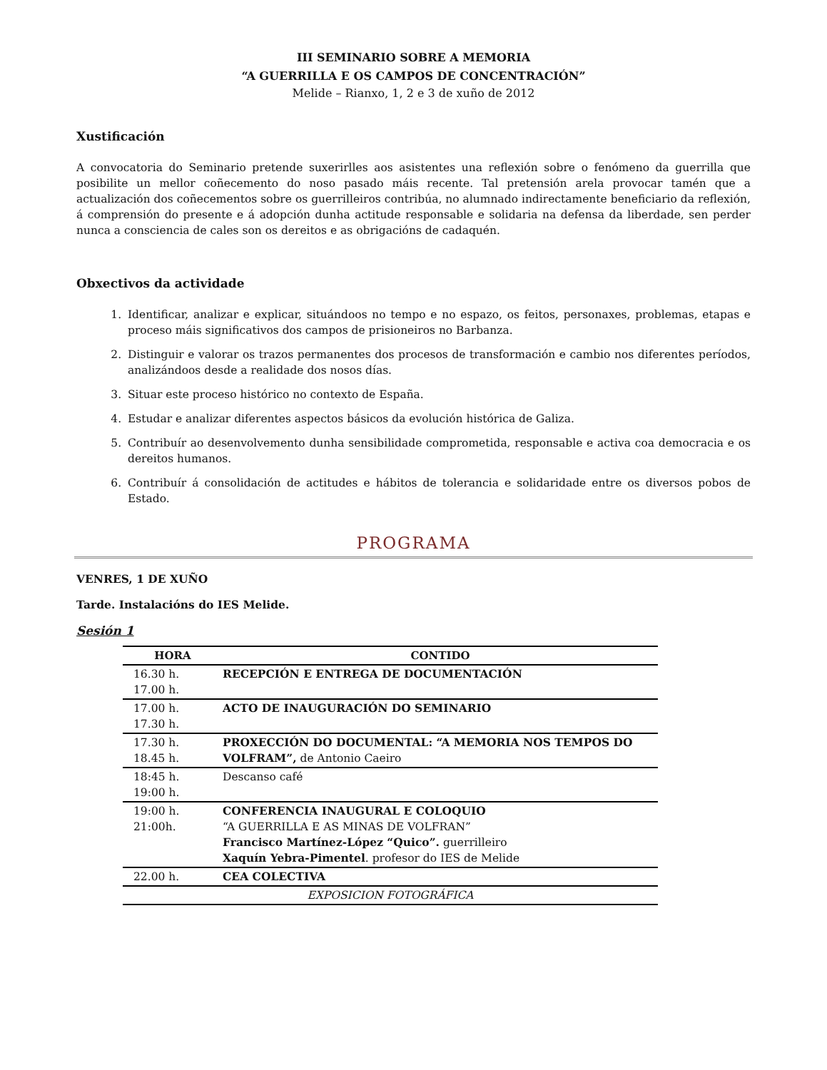III SEMINARIO SOBRE A MEMORIA
“A GUERRILLA E OS CAMPOS DE CONCENTRACIÓN”
Melide – Rianxo, 1, 2 e 3 de xuño de 2012
Xustificación
A convocatoria do Seminario pretende suxerirlles aos asistentes una reflexión sobre o fenómeno da guerrilla que posibilite un mellor coñecemento do noso pasado máis recente. Tal pretensión arela provocar tamén que a actualización dos coñecementos sobre os guerrilleiros contribúa, no alumnado indirectamente beneficiario da reflexión, á comprensión do presente e á adopción dunha actitude responsable e solidaria na defensa da liberdade, sen perder nunca a consciencia de cales son os dereitos e as obrigacións de cadaquén.
Obxectivos da actividade
1. Identificar, analizar e explicar, situándoos no tempo e no espazo, os feitos, personaxes, problemas, etapas e proceso máis significativos dos campos de prisioneiros no Barbanza.
2. Distinguir e valorar os trazos permanentes dos procesos de transformación e cambio nos diferentes períodos, analizándoos desde a realidade dos nosos días.
3. Situar este proceso histórico no contexto de España.
4. Estudar e analizar diferentes aspectos básicos da evolución histórica de Galiza.
5. Contribuír ao desenvolvemento dunha sensibilidade comprometida, responsable e activa coa democracia e os dereitos humanos.
6. Contribuír á consolidación de actitudes e hábitos de tolerancia e solidaridade entre os diversos pobos de Estado.
PROGRAMA
VENRES, 1 DE XUÑO
Tarde. Instalacións do IES Melide.
Sesión 1
| HORA | CONTIDO |
| --- | --- |
| 16.30 h. 17.00 h. | RECEPCIÓN E ENTREGA DE DOCUMENTACIÓN |
| 17.00 h. 17.30 h. | ACTO DE INAUGURACIÓN DO SEMINARIO |
| 17.30 h. 18.45 h. | PROXECCIÓN DO DOCUMENTAL: “A MEMORIA NOS TEMPOS DO VOLFRAM”, de Antonio Caeiro |
| 18:45 h. 19:00 h. | Descanso café |
| 19:00 h. 21:00h. | CONFERENCIA INAUGURAL E COLOQUIO “A GUERRILLA E AS MINAS DE VOLFRAN” Francisco Martínez-López “Quico”. guerrilleiro Xaquín Yebra-Pimentel . profesor do IES de Melide |
| 22.00 h. | CEA COLECTIVA |
| EXPOSICION FOTOGRÁFICA | |